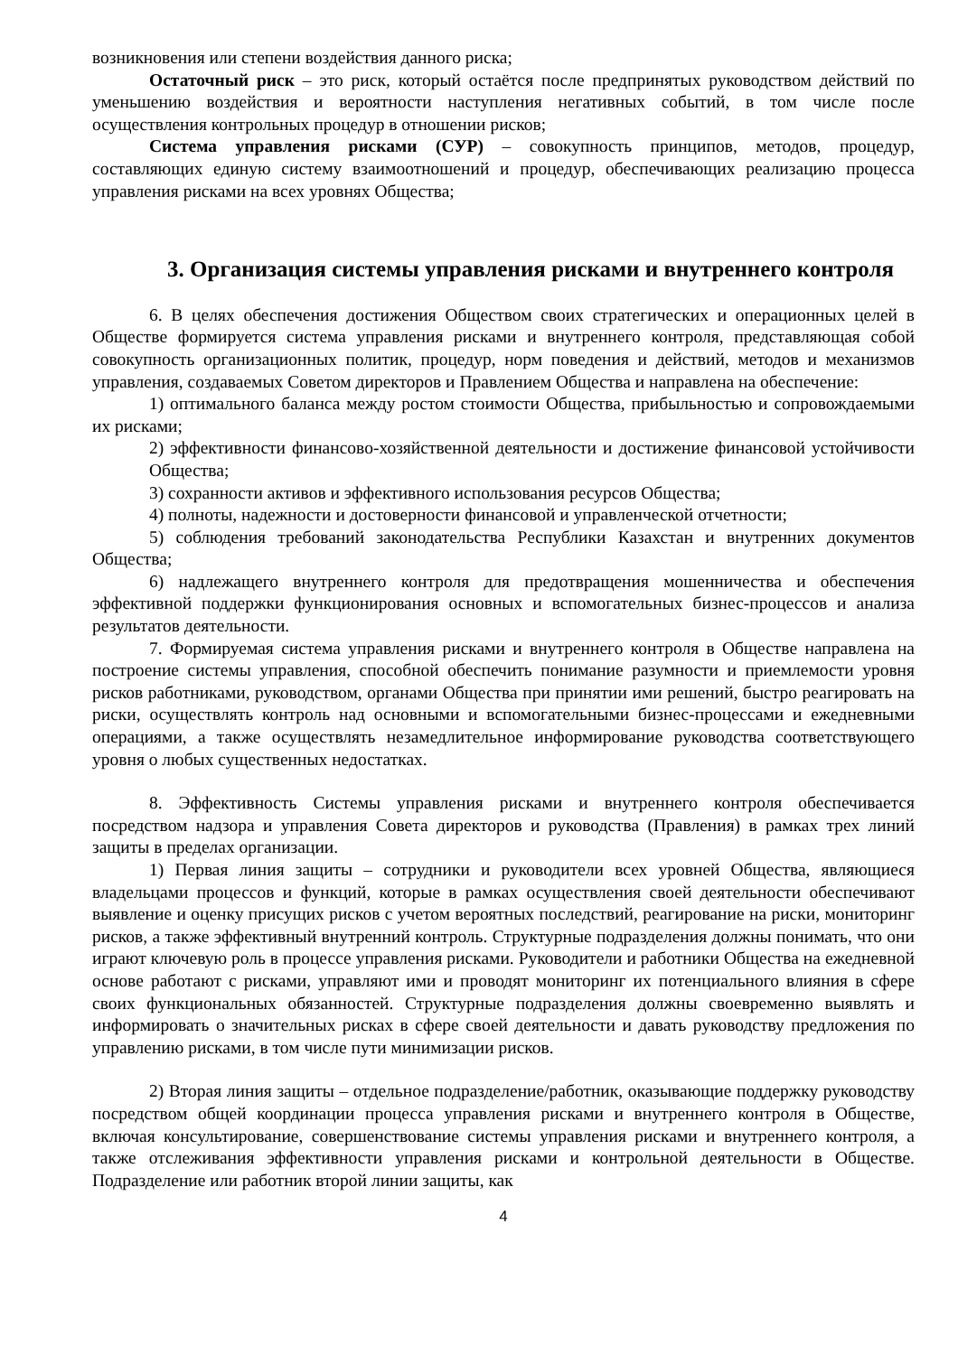возникновения или степени воздействия данного риска;
Остаточный риск – это риск, который остаётся после предпринятых руководством действий по уменьшению воздействия и вероятности наступления негативных событий, в том числе после осуществления контрольных процедур в отношении рисков;
Система управления рисками (СУР) – совокупность принципов, методов, процедур, составляющих единую систему взаимоотношений и процедур, обеспечивающих реализацию процесса управления рисками на всех уровнях Общества;
3. Организация системы управления рисками и внутреннего контроля
6. В целях обеспечения достижения Обществом своих стратегических и операционных целей в Обществе формируется система управления рисками и внутреннего контроля, представляющая собой совокупность организационных политик, процедур, норм поведения и действий, методов и механизмов управления, создаваемых Советом директоров и Правлением Общества и направлена на обеспечение:
1) оптимального баланса между ростом стоимости Общества, прибыльностью и сопровождаемыми их рисками;
2) эффективности финансово-хозяйственной деятельности и достижение финансовой устойчивости Общества;
3) сохранности активов и эффективного использования ресурсов Общества;
4) полноты, надежности и достоверности финансовой и управленческой отчетности;
5) соблюдения требований законодательства Республики Казахстан и внутренних документов Общества;
6) надлежащего внутреннего контроля для предотвращения мошенничества и обеспечения эффективной поддержки функционирования основных и вспомогательных бизнес-процессов и анализа результатов деятельности.
7. Формируемая система управления рисками и внутреннего контроля в Обществе направлена на построение системы управления, способной обеспечить понимание разумности и приемлемости уровня рисков работниками, руководством, органами Общества при принятии ими решений, быстро реагировать на риски, осуществлять контроль над основными и вспомогательными бизнес-процессами и ежедневными операциями, а также осуществлять незамедлительное информирование руководства соответствующего уровня о любых существенных недостатках.
8. Эффективность Системы управления рисками и внутреннего контроля обеспечивается посредством надзора и управления Совета директоров и руководства (Правления) в рамках трех линий защиты в пределах организации.
1) Первая линия защиты – сотрудники и руководители всех уровней Общества, являющиеся владельцами процессов и функций, которые в рамках осуществления своей деятельности обеспечивают выявление и оценку присущих рисков с учетом вероятных последствий, реагирование на риски, мониторинг рисков, а также эффективный внутренний контроль. Структурные подразделения должны понимать, что они играют ключевую роль в процессе управления рисками. Руководители и работники Общества на ежедневной основе работают с рисками, управляют ими и проводят мониторинг их потенциального влияния в сфере своих функциональных обязанностей. Структурные подразделения должны своевременно выявлять и информировать о значительных рисках в сфере своей деятельности и давать руководству предложения по управлению рисками, в том числе пути минимизации рисков.
2) Вторая линия защиты – отдельное подразделение/работник, оказывающие поддержку руководству посредством общей координации процесса управления рисками и внутреннего контроля в Обществе, включая консультирование, совершенствование системы управления рисками и внутреннего контроля, а также отслеживания эффективности управления рисками и контрольной деятельности в Обществе. Подразделение или работник второй линии защиты, как
4